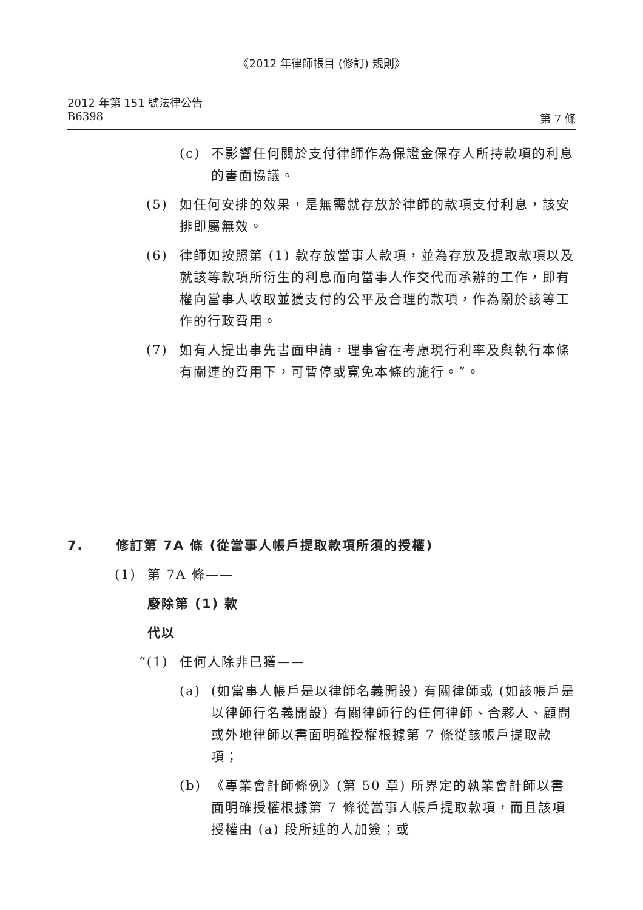《2012 年律師帳目 (修訂) 規則》
2012 年第 151 號法律公告
B6398 第 7 條
(c) 不影響任何關於支付律師作為保證金保存人所持款項的利息的書面協議。
(5) 如任何安排的效果，是無需就存放於律師的款項支付利息，該安排即屬無效。
(6) 律師如按照第 (1) 款存放當事人款項，並為存放及提取款項以及就該等款項所衍生的利息而向當事人作交代而承辦的工作，即有權向當事人收取並獲支付的公平及合理的款項，作為關於該等工作的行政費用。
(7) 如有人提出事先書面申請，理事會在考慮現行利率及與執行本條有關連的費用下，可暫停或寬免本條的施行。”。
7. 修訂第 7A 條 (從當事人帳戶提取款項所須的授權)
(1) 第 7A 條——
廢除第 (1) 款
代以
“(1) 任何人除非已獲——
(a) (如當事人帳戶是以律師名義開設) 有關律師或 (如該帳戶是以律師行名義開設) 有關律師行的任何律師、合夥人、顧問或外地律師以書面明確授權根據第 7 條從該帳戶提取款項；
(b) 《專業會計師條例》(第 50 章) 所界定的執業會計師以書面明確授權根據第 7 條從當事人帳戶提取款項，而且該項授權由 (a) 段所述的人加簽；或